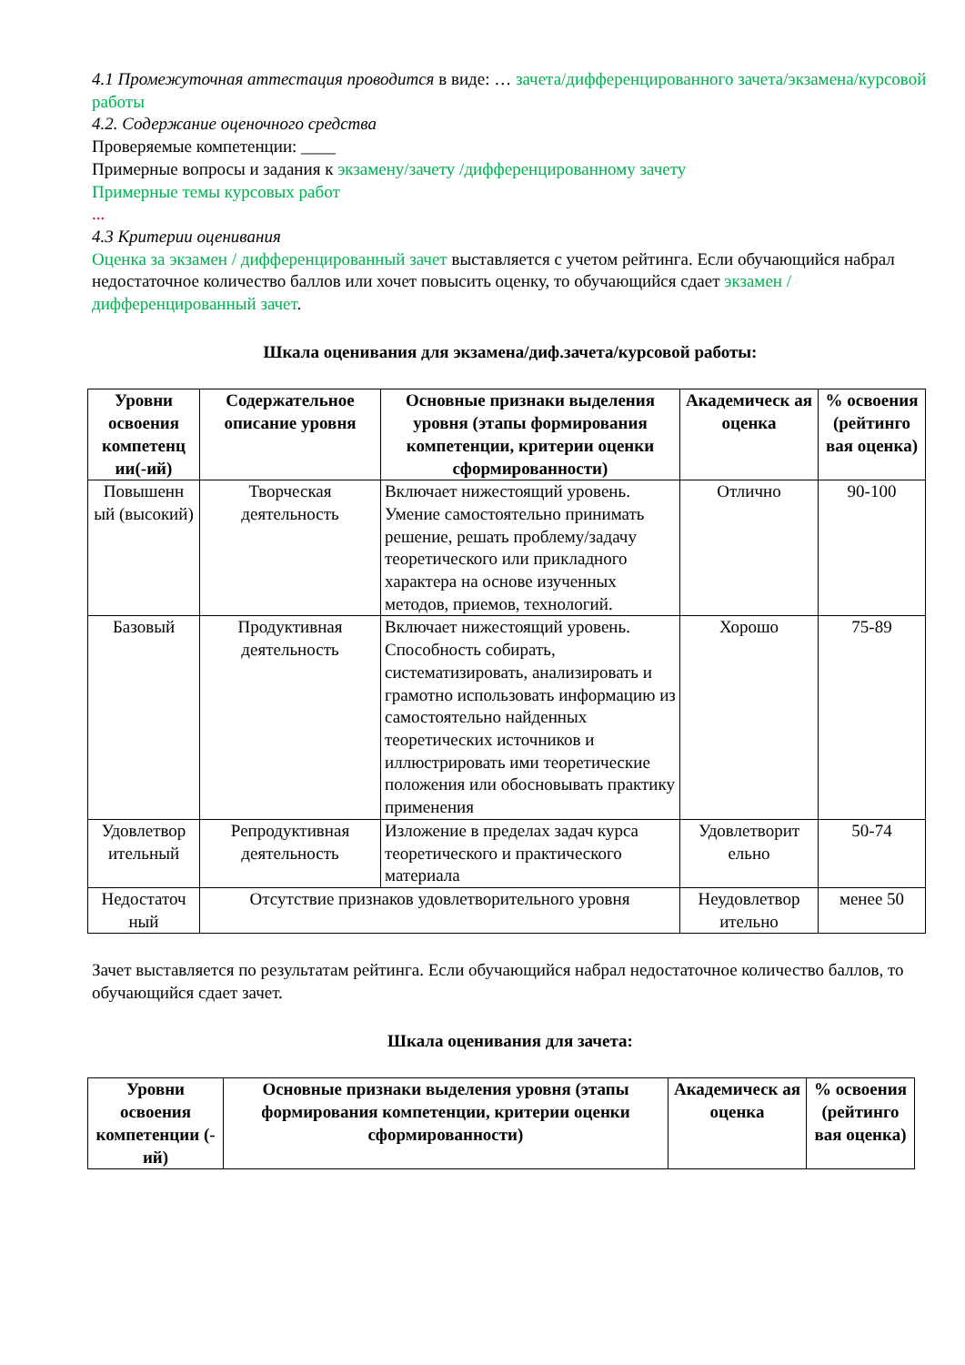4.1 Промежуточная аттестация проводится в виде: … зачета/дифференцированного зачета/экзамена/курсовой работы
4.2. Содержание оценочного средства
Проверяемые компетенции: ____
Примерные вопросы и задания к экзамену/зачету /дифференцированному зачету
Примерные темы курсовых работ
...
4.3 Критерии оценивания
Оценка за экзамен / дифференцированный зачет выставляется с учетом рейтинга. Если обучающийся набрал недостаточное количество баллов или хочет повысить оценку, то обучающийся сдает экзамен / дифференцированный зачет.
Шкала оценивания для экзамена/диф.зачета/курсовой работы:
| Уровни освоения компетенц ии(-ий) | Содержательное описание уровня | Основные признаки выделения уровня (этапы формирования компетенции, критерии оценки сформированности) | Академическ ая оценка | % освоения (рейтинго вая оценка) |
| --- | --- | --- | --- | --- |
| Повышенн ый (высокий) | Творческая деятельность | Включает нижестоящий уровень. Умение самостоятельно принимать решение, решать проблему/задачу теоретического или прикладного характера на основе изученных методов, приемов, технологий. | Отлично | 90-100 |
| Базовый | Продуктивная деятельность | Включает нижестоящий уровень. Способность собирать, систематизировать, анализировать и грамотно использовать информацию из самостоятельно найденных теоретических источников и иллюстрировать ими теоретические положения или обосновывать практику применения | Хорошо | 75-89 |
| Удовлетвор ительный | Репродуктивная деятельность | Изложение в пределах задач курса теоретического и практического материала | Удовлетворит ельно | 50-74 |
| Недостаточ ный | Отсутствие признаков удовлетворительного уровня | | Неудовлетвор ительно | менее 50 |
Зачет выставляется по результатам рейтинга. Если обучающийся набрал недостаточное количество баллов, то обучающийся сдает зачет.
Шкала оценивания для зачета:
| Уровни освоения компетенции (-ий) | Основные признаки выделения уровня (этапы формирования компетенции, критерии оценки сформированности) | Академическ ая оценка | % освоения (рейтинго вая оценка) |
| --- | --- | --- | --- |